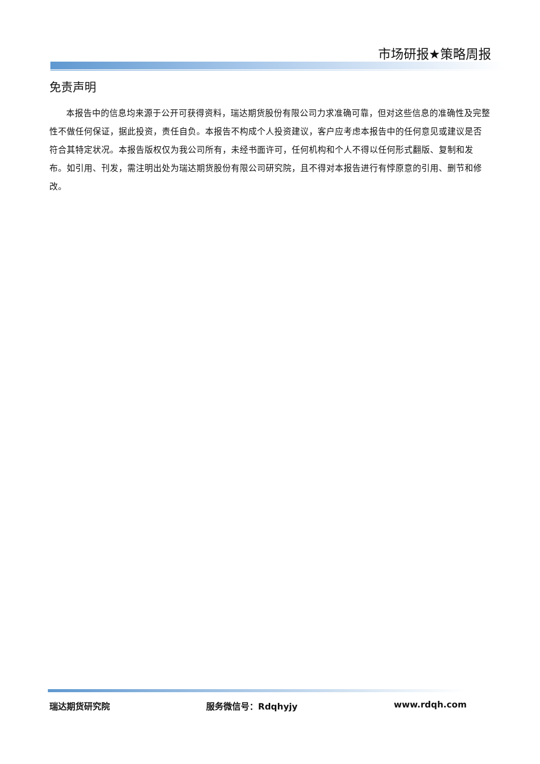市场研报★策略周报
免责声明
本报告中的信息均来源于公开可获得资料，瑞达期货股份有限公司力求准确可靠，但对这些信息的准确性及完整性不做任何保证，据此投资，责任自负。本报告不构成个人投资建议，客户应考虑本报告中的任何意见或建议是否符合其特定状况。本报告版权仅为我公司所有，未经书面许可，任何机构和个人不得以任何形式翻版、复制和发布。如引用、刊发，需注明出处为瑞达期货股份有限公司研究院，且不得对本报告进行有悖原意的引用、删节和修改。
瑞达期货研究院 服务微信号：Rdqhyjy www.rdqh.com